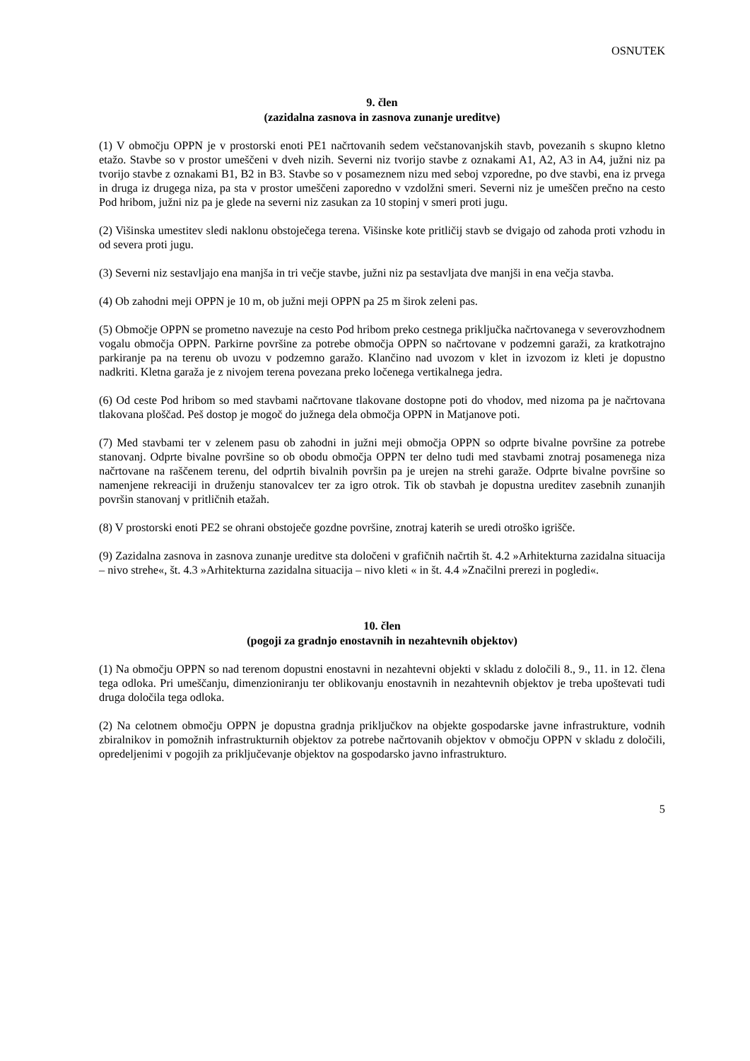OSNUTEK
9. člen
(zazidalna zasnova in zasnova zunanje ureditve)
(1) V območju OPPN je v prostorski enoti PE1 načrtovanih sedem večstanovanjskih stavb, povezanih s skupno kletno etažo. Stavbe so v prostor umeščeni v dveh nizih. Severni niz tvorijo stavbe z oznakami A1, A2, A3 in A4, južni niz pa tvorijo stavbe z oznakami B1, B2 in B3. Stavbe so v posameznem nizu med seboj vzporedne, po dve stavbi, ena iz prvega in druga iz drugega niza, pa sta v prostor umeščeni zaporedno v vzdolžni smeri. Severni niz je umeščen prečno na cesto Pod hribom, južni niz pa je glede na severni niz zasukan za 10 stopinj v smeri proti jugu.
(2) Višinska umestitev sledi naklonu obstoječega terena. Višinske kote pritličij stavb se dvigajo od zahoda proti vzhodu in od severa proti jugu.
(3) Severni niz sestavljajo ena manjša in tri večje stavbe, južni niz pa sestavljata dve manjši in ena večja stavba.
(4) Ob zahodni meji OPPN je 10 m, ob južni meji OPPN pa 25 m širok zeleni pas.
(5) Območje OPPN se prometno navezuje na cesto Pod hribom preko cestnega priključka načrtovanega v severovzhodnem vogalu območja OPPN. Parkirne površine za potrebe območja OPPN so načrtovane v podzemni garaži, za kratkotrajno parkiranje pa na terenu ob uvozu v podzemno garažo. Klančino nad uvozom v klet in izvozom iz kleti je dopustno nadkriti. Kletna garaža je z nivojem terena povezana preko ločenega vertikalnega jedra.
(6) Od ceste Pod hribom so med stavbami načrtovane tlakovane dostopne poti do vhodov, med nizoma pa je načrtovana tlakovana ploščad. Peš dostop je mogoč do južnega dela območja OPPN in Matjanove poti.
(7) Med stavbami ter v zelenem pasu ob zahodni in južni meji območja OPPN so odprte bivalne površine za potrebe stanovanj. Odprte bivalne površine so ob obodu območja OPPN ter delno tudi med stavbami znotraj posamenega niza načrtovane na raščenem terenu, del odprtih bivalnih površin pa je urejen na strehi garaže. Odprte bivalne površine so namenjene rekreaciji in druženju stanovalcev ter za igro otrok. Tik ob stavbah je dopustna ureditev zasebnih zunanjih površin stanovanj v pritličnih etažah.
(8) V prostorski enoti PE2 se ohrani obstoječe gozdne površine, znotraj katerih se uredi otroško igrišče.
(9) Zazidalna zasnova in zasnova zunanje ureditve sta določeni v grafičnih načrtih št. 4.2 »Arhitekturna zazidalna situacija – nivo strehe«, št. 4.3 »Arhitekturna zazidalna situacija – nivo kleti « in št. 4.4 »Značilni prerezi in pogledi«.
10. člen
(pogoji za gradnjo enostavnih in nezahtevnih objektov)
(1) Na območju OPPN so nad terenom dopustni enostavni in nezahtevni objekti v skladu z določili 8., 9., 11. in 12. člena tega odloka. Pri umeščanju, dimenzioniranju ter oblikovanju enostavnih in nezahtevnih objektov je treba upoštevati tudi druga določila tega odloka.
(2) Na celotnem območju OPPN je dopustna gradnja priključkov na objekte gospodarske javne infrastrukture, vodnih zbiralnikov in pomožnih infrastrukturnih objektov za potrebe načrtovanih objektov v območju OPPN v skladu z določili, opredeljenimi v pogojih za priključevanje objektov na gospodarsko javno infrastrukturo.
5